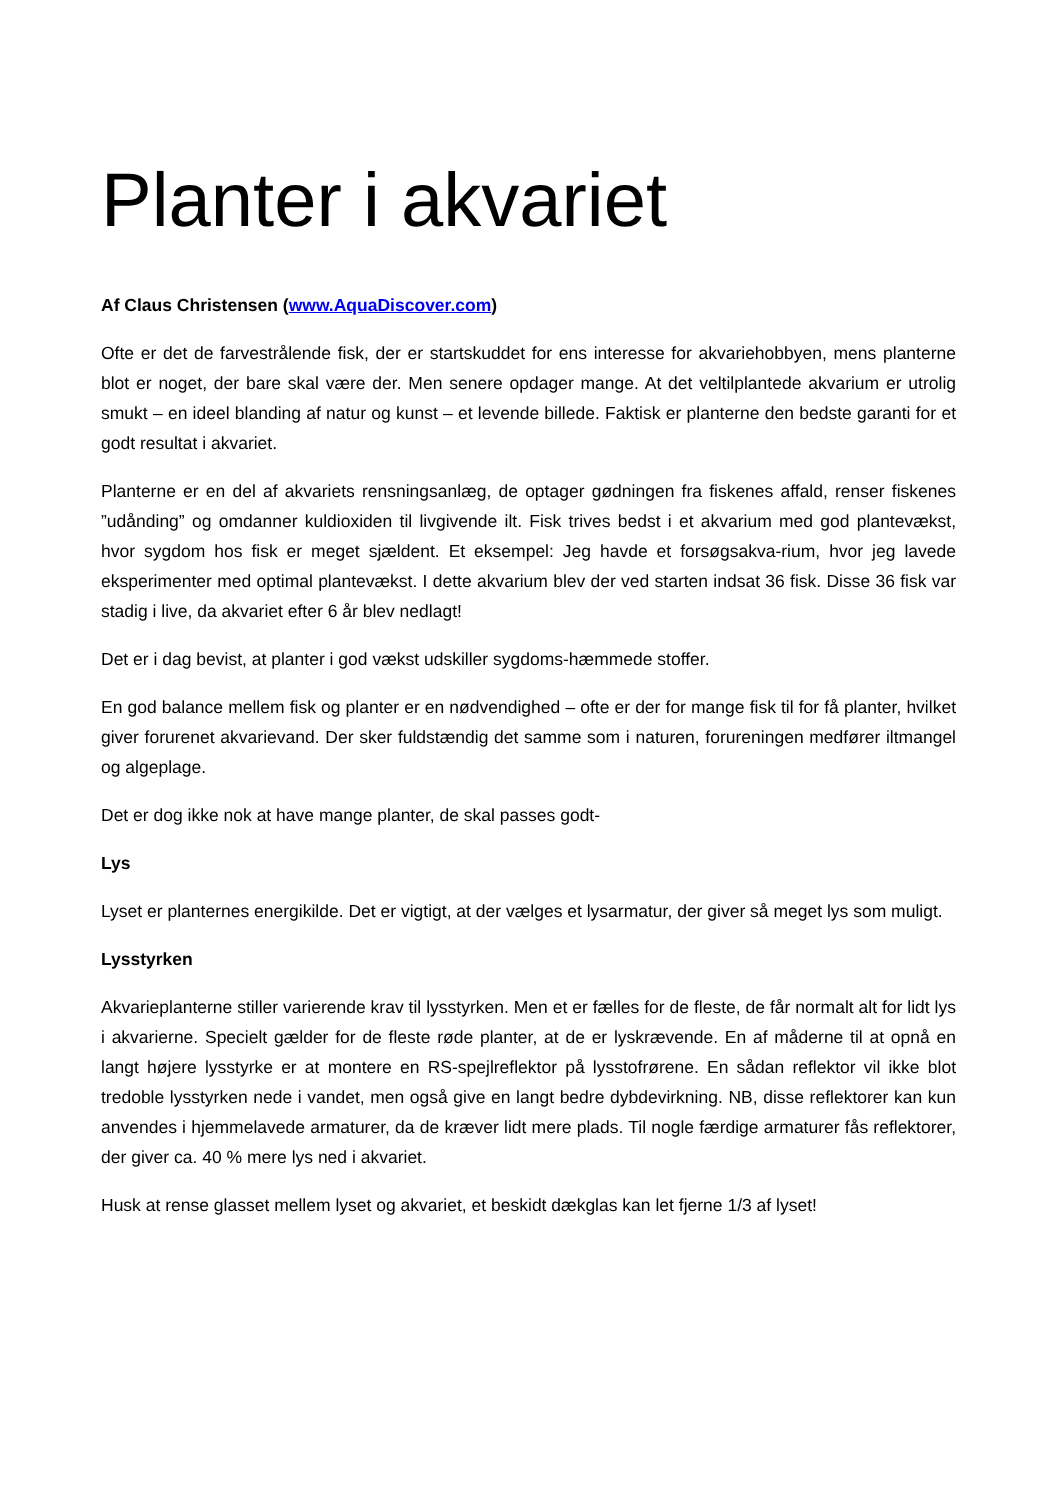Planter i akvariet
Af Claus Christensen (www.AquaDiscover.com)
Ofte er det de farvestrålende fisk, der er startskuddet for ens interesse for akvariehobbyen, mens planterne blot er noget, der bare skal være der. Men senere opdager mange. At det veltilplantede akvarium er utrolig smukt – en ideel blanding af natur og kunst – et levende billede. Faktisk er planterne den bedste garanti for et godt resultat i akvariet.
Planterne er en del af akvariets rensningsanlæg, de optager gødningen fra fiskenes affald, renser fiskenes ”udånding” og omdanner kuldioxiden til livgivende ilt. Fisk trives bedst i et akvarium med god plantevækst, hvor sygdom hos fisk er meget sjældent. Et eksempel: Jeg havde et forsøgsakva-rium, hvor jeg lavede eksperimenter med optimal plantevækst. I dette akvarium blev der ved starten indsat 36 fisk. Disse 36 fisk var stadig i live, da akvariet efter 6 år blev nedlagt!
Det er i dag bevist, at planter i god vækst udskiller sygdoms-hæmmede stoffer.
En god balance mellem fisk og planter er en nødvendighed – ofte er der for mange fisk til for få planter, hvilket giver forurenet akvarievand. Der sker fuldstændig det samme som i naturen, forureningen medfører iltmangel og algeplage.
Det er dog ikke nok at have mange planter, de skal passes godt-
Lys
Lyset er planternes energikilde. Det er vigtigt, at der vælges et lysarmatur, der giver så meget lys som muligt.
Lysstyrken
Akvarieplanterne stiller varierende krav til lysstyrken. Men et er fælles for de fleste, de får normalt alt for lidt lys i akvarierne. Specielt gælder for de fleste røde planter, at de er lyskrævende. En af måderne til at opnå en langt højere lysstyrke er at montere en RS-spejlreflektor på lysstofrørene. En sådan reflektor vil ikke blot tredoble lysstyrken nede i vandet, men også give en langt bedre dybdevirkning. NB, disse reflektorer kan kun anvendes i hjemmelavede armaturer, da de kræver lidt mere plads. Til nogle færdige armaturer fås reflektorer, der giver ca. 40 % mere lys ned i akvariet.
Husk at rense glasset mellem lyset og akvariet, et beskidt dækglas kan let fjerne 1/3 af lyset!